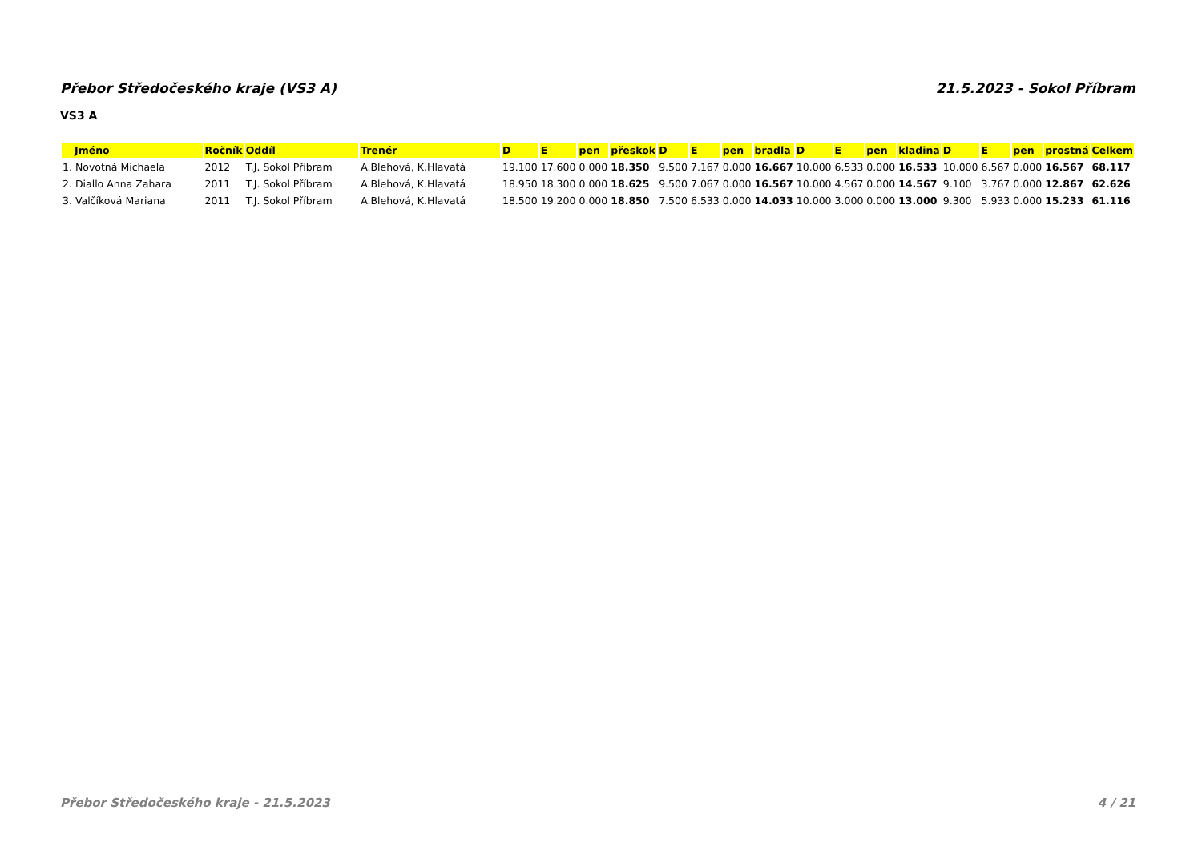Přebor Středočeského kraje (VS3 A) 21.5.2023 - Sokol Příbram
VS3 A
| Jméno | Ročník | Oddíl | Trenér | D | E | pen | přeskok | D | E | pen | bradla | D | E | pen | kladina | D | E | pen | prostná | Celkem |
| --- | --- | --- | --- | --- | --- | --- | --- | --- | --- | --- | --- | --- | --- | --- | --- | --- | --- | --- | --- | --- |
| 1. Novotná Michaela | 2012 | T.J. Sokol Příbram | A.Blehová, K.Hlavatá | 19.100 | 17.600 | 0.000 | 18.350 | 9.500 | 7.167 | 0.000 | 16.667 | 10.000 | 6.533 | 0.000 | 16.533 | 10.000 | 6.567 | 0.000 | 16.567 | 68.117 |
| 2. Diallo Anna Zahara | 2011 | T.J. Sokol Příbram | A.Blehová, K.Hlavatá | 18.950 | 18.300 | 0.000 | 18.625 | 9.500 | 7.067 | 0.000 | 16.567 | 10.000 | 4.567 | 0.000 | 14.567 | 9.100 | 3.767 | 0.000 | 12.867 | 62.626 |
| 3. Valčíková Mariana | 2011 | T.J. Sokol Příbram | A.Blehová, K.Hlavatá | 18.500 | 19.200 | 0.000 | 18.850 | 7.500 | 6.533 | 0.000 | 14.033 | 10.000 | 3.000 | 0.000 | 13.000 | 9.300 | 5.933 | 0.000 | 15.233 | 61.116 |
Přebor Středočeského kraje - 21.5.2023 4 / 21